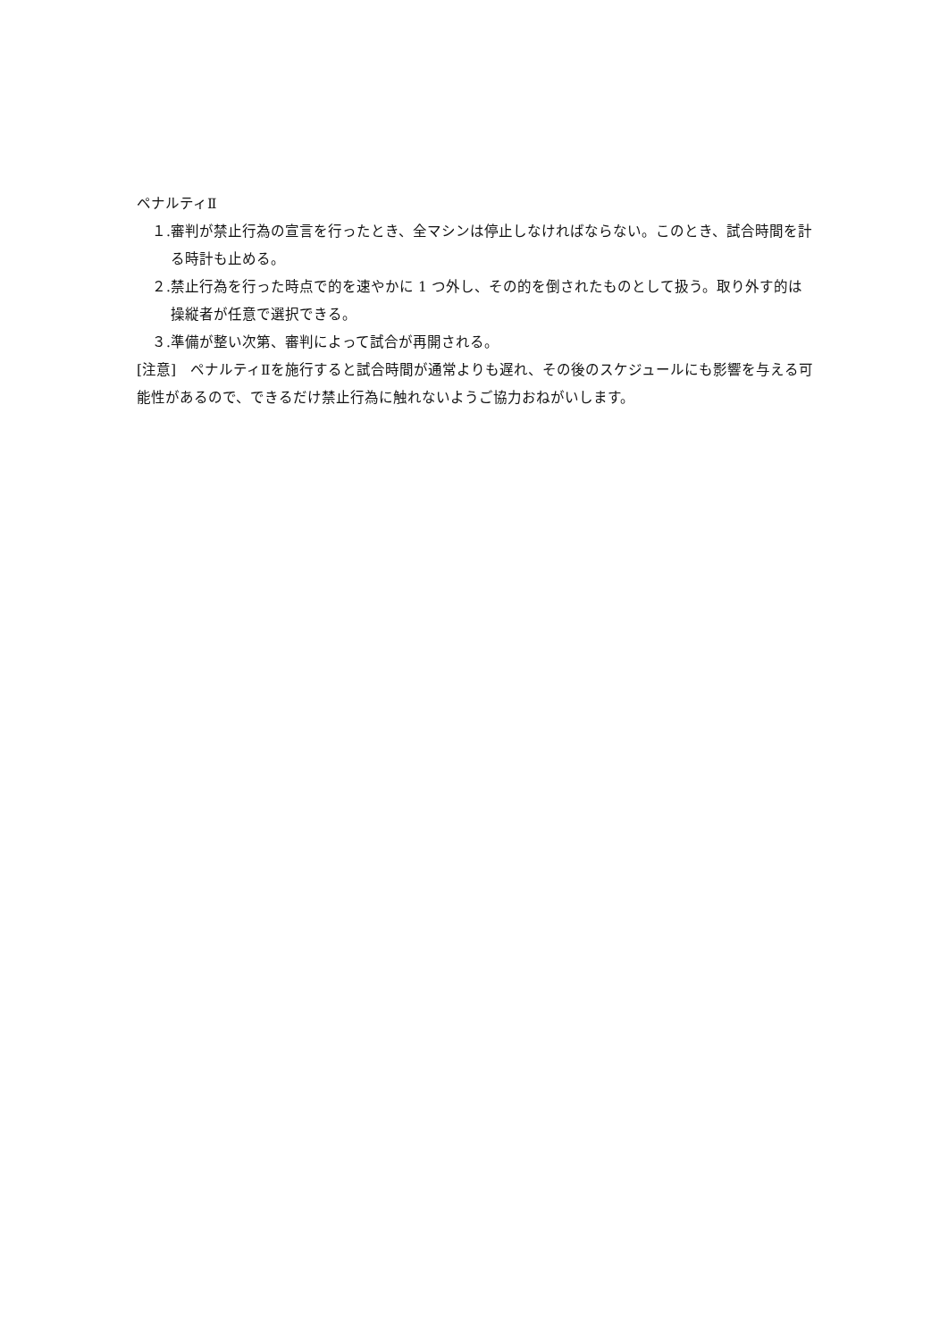ペナルティⅡ
１. 審判が禁止行為の宣言を行ったとき、全マシンは停止しなければならない。このとき、試合時間を計る時計も止める。
２. 禁止行為を行った時点で的を速やかに 1 つ外し、その的を倒されたものとして扱う。取り外す的は操縦者が任意で選択できる。
３. 準備が整い次第、審判によって試合が再開される。
[注意]　ペナルティⅡを施行すると試合時間が通常よりも遅れ、その後のスケジュールにも影響を与える可能性があるので、できるだけ禁止行為に触れないようご協力おねがいします。